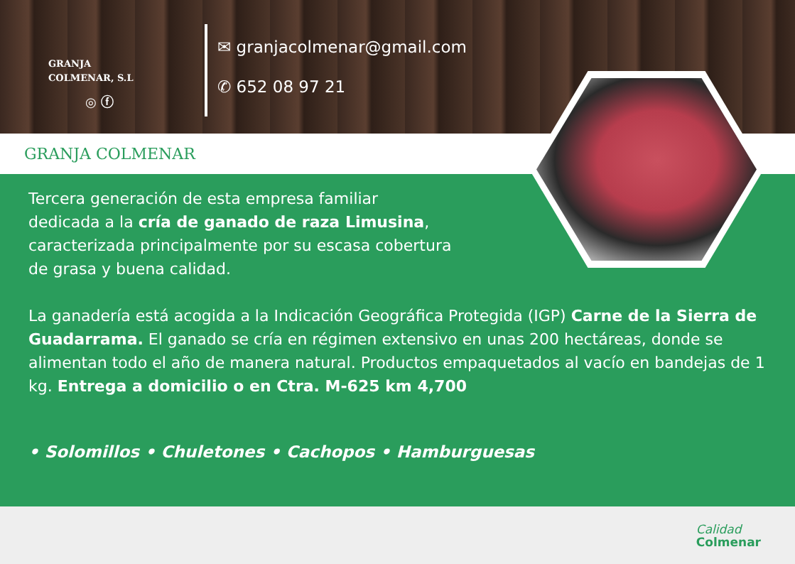GRANJA
COLMENAR, S.L
◎ ⓕ
✉ granjacolmenar@gmail.com
✆ 652 08 97 21
GRANJA COLMENAR
Tercera generación de esta empresa familiar
dedicada a la cría de ganado de raza Limusina,
caracterizada principalmente por su escasa cobertura
de grasa y buena calidad.
La ganadería está acogida a la Indicación Geográfica Protegida (IGP) Carne de la Sierra de Guadarrama. El ganado se cría en régimen extensivo en unas 200 hectáreas, donde se alimentan todo el año de manera natural. Productos empaquetados al vacío en bandejas de 1 kg. Entrega a domicilio o en Ctra. M-625 km 4,700
• Solomillos • Chuletones • Cachopos • Hamburguesas
Calidad
Colmenar